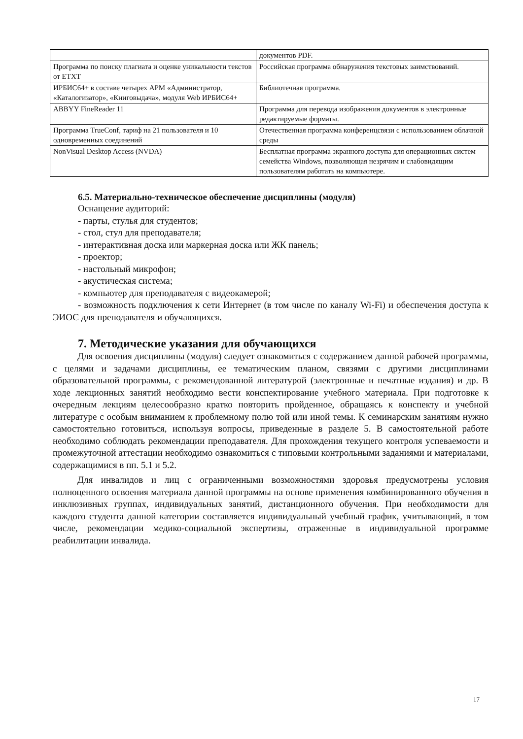| | документов PDF. |
| Программа по поиску плагиата и оценке уникальности текстов от ETXT | Российская программа обнаружения текстовых заимствований. |
| ИРБИС64+ в составе четырех АРМ «Администратор, «Каталогизатор», «Книговыдача», модуля Web ИРБИС64+ | Библиотечная программа. |
| ABBYY FineReader 11 | Программа для перевода изображения документов в электронные редактируемые форматы. |
| Программа TrueConf, тариф на 21 пользователя и 10 одновременных соединений | Отечественная программа конференцсвязи с использованием облачной среды |
| NonVisual Desktop Access (NVDA) | Бесплатная программа экранного доступа для операционных систем семейства Windows, позволяющая незрячим и слабовидящим пользователям работать на компьютере. |
6.5. Материально-техническое обеспечение дисциплины (модуля)
Оснащение аудиторий:
- парты, стулья для студентов;
- стол, стул для преподавателя;
- интерактивная доска или маркерная доска или ЖК панель;
- проектор;
- настольный микрофон;
- акустическая система;
- компьютер для преподавателя с видеокамерой;
- возможность подключения к сети Интернет (в том числе по каналу Wi-Fi) и обеспечения доступа к ЭИОС для преподавателя и обучающихся.
7. Методические указания для обучающихся
Для освоения дисциплины (модуля) следует ознакомиться с содержанием данной рабочей программы, с целями и задачами дисциплины, ее тематическим планом, связями с другими дисциплинами образовательной программы, с рекомендованной литературой (электронные и печатные издания) и др. В ходе лекционных занятий необходимо вести конспектирование учебного материала. При подготовке к очередным лекциям целесообразно кратко повторить пройденное, обращаясь к конспекту и учебной литературе с особым вниманием к проблемному полю той или иной темы. К семинарским занятиям нужно самостоятельно готовиться, используя вопросы, приведенные в разделе 5. В самостоятельной работе необходимо соблюдать рекомендации преподавателя. Для прохождения текущего контроля успеваемости и промежуточной аттестации необходимо ознакомиться с типовыми контрольными заданиями и материалами, содержащимися в пп. 5.1 и 5.2.
Для инвалидов и лиц с ограниченными возможностями здоровья предусмотрены условия полноценного освоения материала данной программы на основе применения комбинированного обучения в инклюзивных группах, индивидуальных занятий, дистанционного обучения. При необходимости для каждого студента данной категории составляется индивидуальный учебный график, учитывающий, в том числе, рекомендации медико-социальной экспертизы, отраженные в индивидуальной программе реабилитации инвалида.
17